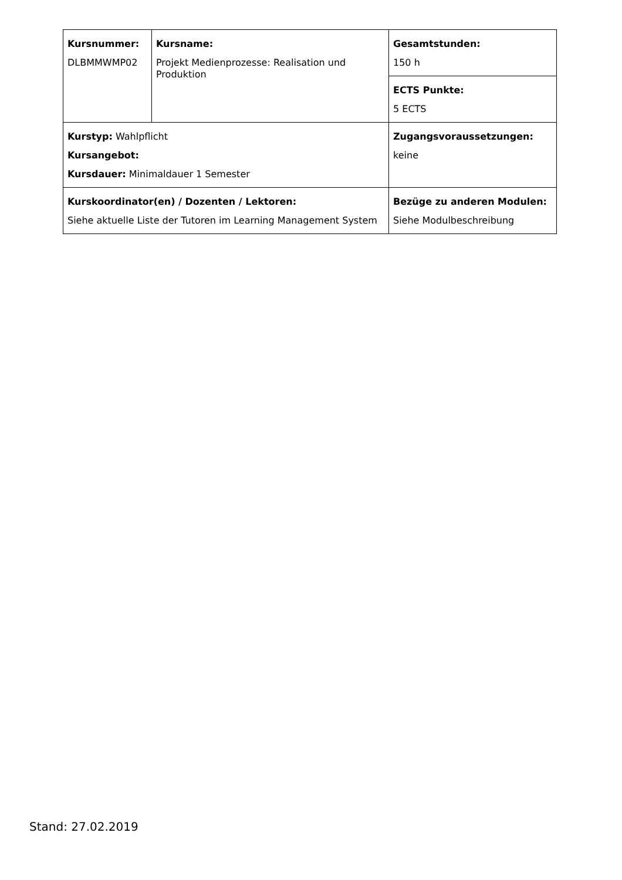| Kursnummer: DLBMMWMP02 | Kursname: Projekt Medienprozesse: Realisation und Produktion | Gesamtstunden: 150 h |
| | | ECTS Punkte: 5 ECTS |
| Kurstyp: Wahlpflicht Kursangebot: Kursdauer: Minimaldauer 1 Semester | | Zugangsvoraussetzungen: keine |
| Kurskoordinator(en) / Dozenten / Lektoren: Siehe aktuelle Liste der Tutoren im Learning Management System | | Bezüge zu anderen Modulen: Siehe Modulbeschreibung |
Stand: 27.02.2019